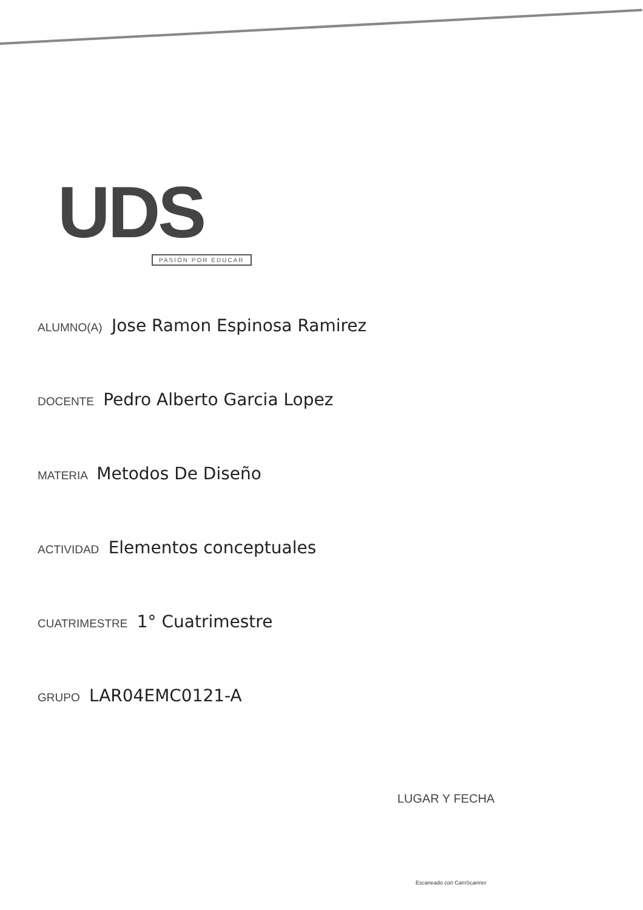UDS
PASIÓN POR EDUCAR
ALUMNO(A) Jose Ramon Espinosa Ramirez
DOCENTE Pedro Alberto Garcia Lopez
MATERIA Metodos De Diseño
ACTIVIDAD Elementos conceptuales
CUATRIMESTRE 1° Cuatrimestre
GRUPO LAR04EMC0121-A
LUGAR Y FECHA
Escaneado con CamScanner